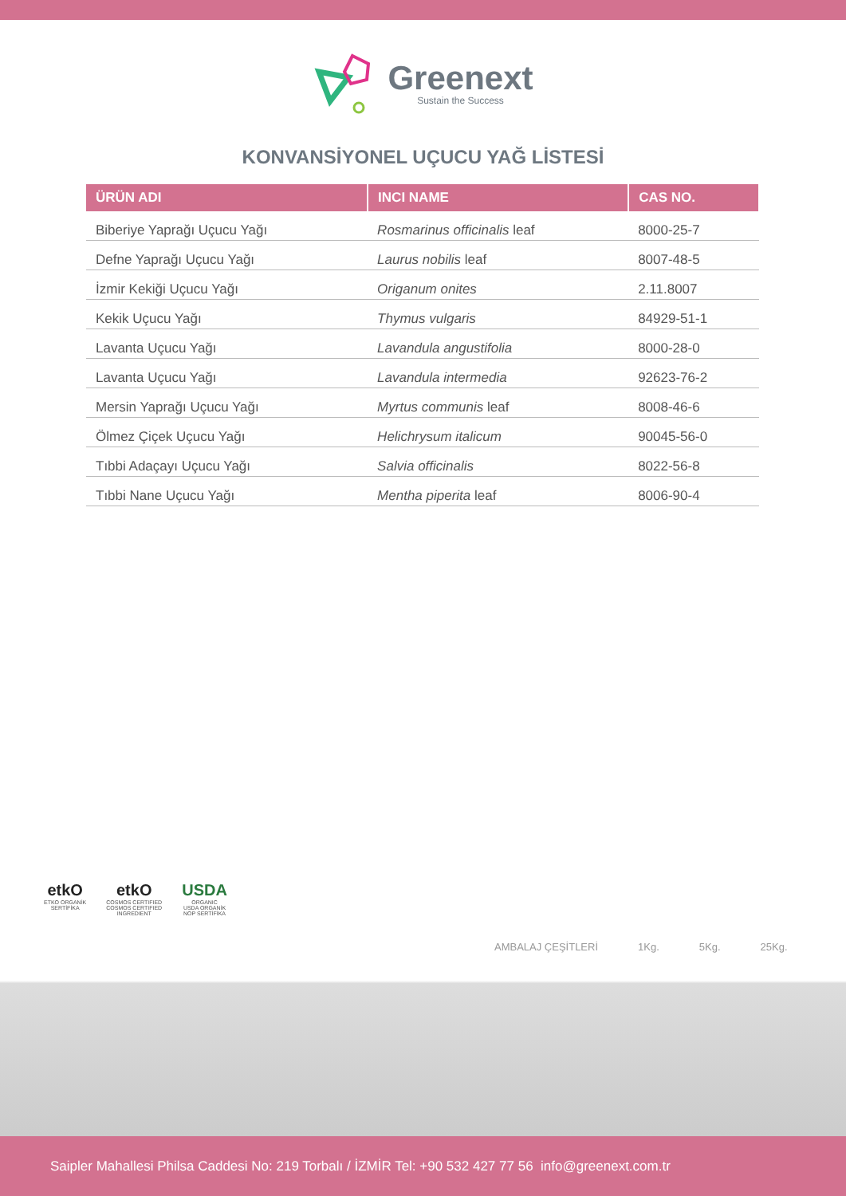Greenext
Sustain the Success
KONVANSİYONEL UÇUCU YAĞ LİSTESİ
| ÜRÜN ADI | INCI NAME | CAS NO. |
| --- | --- | --- |
| Biberiye Yaprağı Uçucu Yağı | Rosmarinus officinalis leaf | 8000-25-7 |
| Defne Yaprağı Uçucu Yağı | Laurus nobilis leaf | 8007-48-5 |
| İzmir Kekiği Uçucu Yağı | Origanum onites | 2.11.8007 |
| Kekik Uçucu Yağı | Thymus vulgaris | 84929-51-1 |
| Lavanta Uçucu Yağı | Lavandula angustifolia | 8000-28-0 |
| Lavanta Uçucu Yağı | Lavandula intermedia | 92623-76-2 |
| Mersin Yaprağı Uçucu Yağı | Myrtus communis leaf | 8008-46-6 |
| Ölmez Çiçek Uçucu Yağı | Helichrysum italicum | 90045-56-0 |
| Tıbbi Adaçayı Uçucu Yağı | Salvia officinalis | 8022-56-8 |
| Tıbbi Nane Uçucu Yağı | Mentha piperita leaf | 8006-90-4 |
etkO
ETKO ORGANİK
SERTİFİKA
etkO
COSMOS CERTIFIED
COSMOS CERTIFIED
INGREDIENT
USDA
ORGANIC
USDA ORGANİK
NOP SERTİFİKA
AMBALAJ ÇEŞİTLERİ 1Kg. 5Kg. 25Kg.
Saipler Mahallesi Philsa Caddesi No: 219 Torbalı / İZMİR Tel: +90 532 427 77 56 info@greenext.com.tr